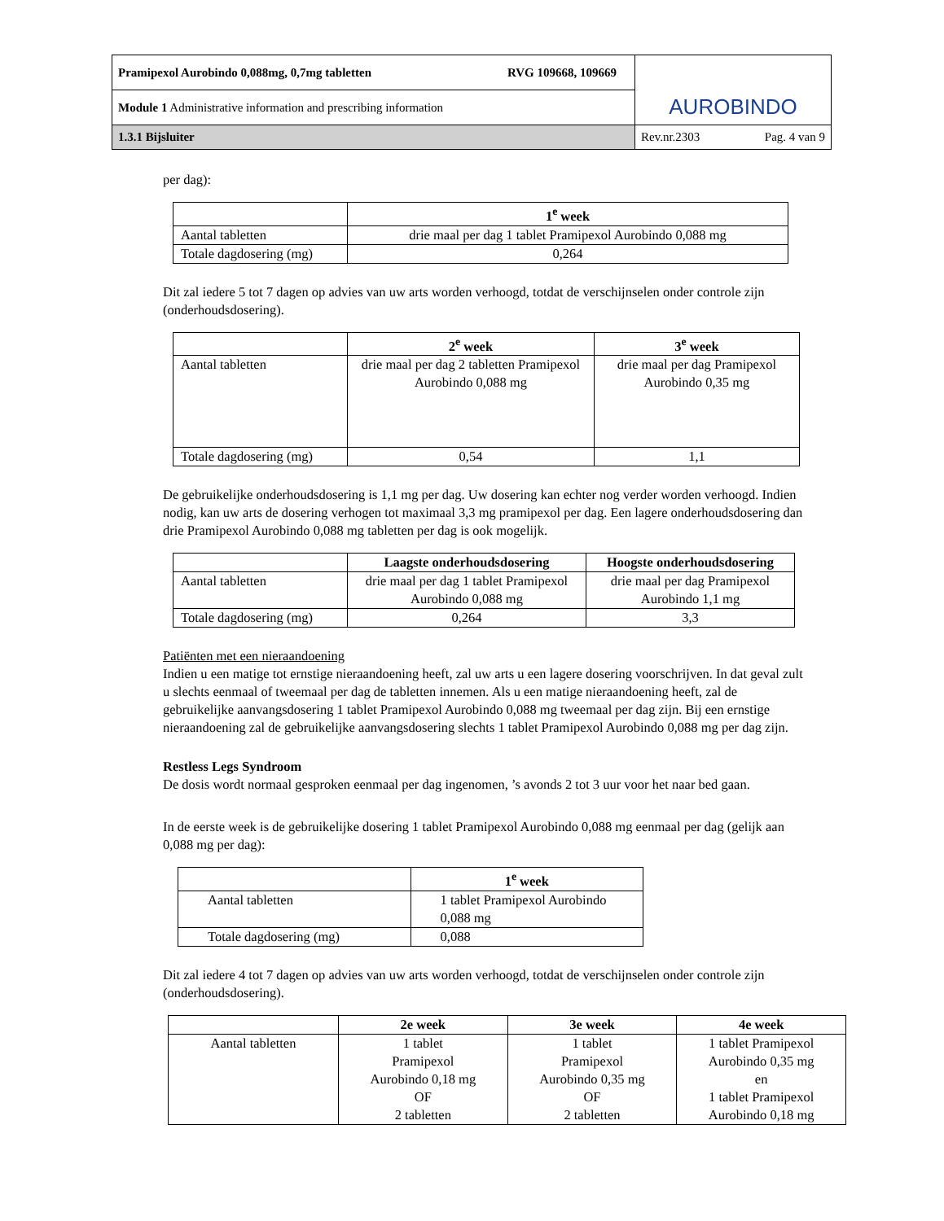| Pramipexol Aurobindo 0,088mg, 0,7mg tabletten RVG 109668, 109669 | AUROBINDO |
| Module 1 Administrative information and prescribing information | |
| 1.3.1 Bijsluiter | Rev.nr.2303 Pag. 4 van 9 |
per dag):
| | 1<sup>e</sup> week |
| Aantal tabletten | drie maal per dag 1 tablet Pramipexol Aurobindo 0,088 mg |
| Totale dagdosering (mg) | 0,264 |
Dit zal iedere 5 tot 7 dagen op advies van uw arts worden verhoogd, totdat de verschijnselen onder controle zijn (onderhoudsdosering).
| | 2<sup>e</sup> week | 3<sup>e</sup> week |
| Aantal tabletten | drie maal per dag 2 tabletten Pramipexol Aurobindo 0,088 mg | drie maal per dag Pramipexol Aurobindo 0,35 mg |
| Totale dagdosering (mg) | 0,54 | 1,1 |
De gebruikelijke onderhoudsdosering is 1,1 mg per dag. Uw dosering kan echter nog verder worden verhoogd. Indien nodig, kan uw arts de dosering verhogen tot maximaal 3,3 mg pramipexol per dag. Een lagere onderhoudsdosering dan drie Pramipexol Aurobindo 0,088 mg tabletten per dag is ook mogelijk.
| | Laagste onderhoudsdosering | Hoogste onderhoudsdosering |
| Aantal tabletten | drie maal per dag 1 tablet Pramipexol Aurobindo 0,088 mg | drie maal per dag Pramipexol Aurobindo 1,1 mg |
| Totale dagdosering (mg) | 0,264 | 3,3 |
Patiënten met een nieraandoening
Indien u een matige tot ernstige nieraandoening heeft, zal uw arts u een lagere dosering voorschrijven. In dat geval zult u slechts eenmaal of tweemaal per dag de tabletten innemen. Als u een matige nieraandoening heeft, zal de gebruikelijke aanvangsdosering 1 tablet Pramipexol Aurobindo 0,088 mg tweemaal per dag zijn. Bij een ernstige nieraandoening zal de gebruikelijke aanvangsdosering slechts 1 tablet Pramipexol Aurobindo 0,088 mg per dag zijn.
Restless Legs Syndroom
De dosis wordt normaal gesproken eenmaal per dag ingenomen, ’s avonds 2 tot 3 uur voor het naar bed gaan.
In de eerste week is de gebruikelijke dosering 1 tablet Pramipexol Aurobindo 0,088 mg eenmaal per dag (gelijk aan 0,088 mg per dag):
| | 1<sup>e</sup> week |
| Aantal tabletten | 1 tablet Pramipexol Aurobindo 0,088 mg |
| Totale dagdosering (mg) | 0,088 |
Dit zal iedere 4 tot 7 dagen op advies van uw arts worden verhoogd, totdat de verschijnselen onder controle zijn (onderhoudsdosering).
| | 2e week | 3e week | 4e week |
| Aantal tabletten | 1 tablet Pramipexol Aurobindo 0,18 mg OF 2 tabletten | 1 tablet Pramipexol Aurobindo 0,35 mg OF 2 tabletten | 1 tablet Pramipexol Aurobindo 0,35 mg en 1 tablet Pramipexol Aurobindo 0,18 mg |